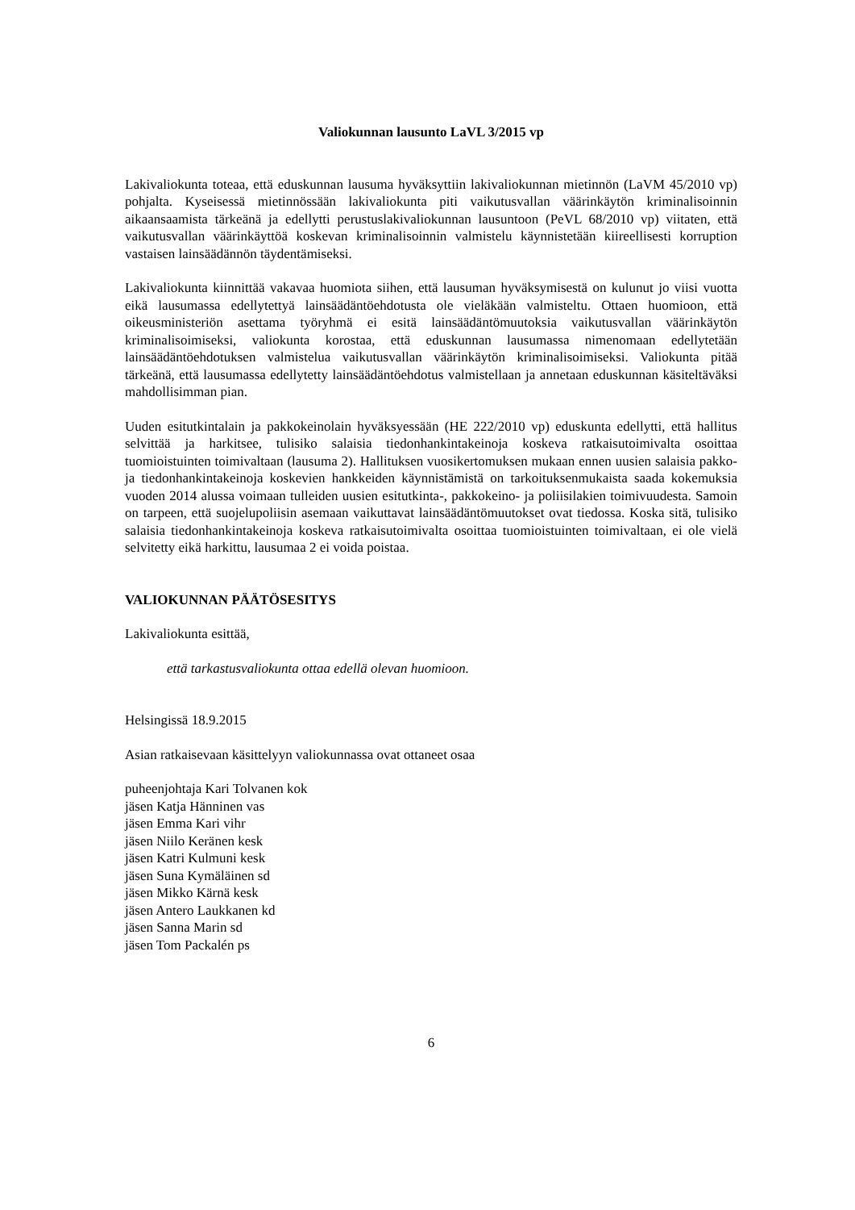Valiokunnan lausunto LaVL 3/2015 vp
Lakivaliokunta toteaa, että eduskunnan lausuma hyväksyttiin lakivaliokunnan mietinnön (LaVM 45/2010 vp) pohjalta. Kyseisessä mietinnössään lakivaliokunta piti vaikutusvallan väärinkäytön kriminalisoinnin aikaansaamista tärkeänä ja edellytti perustuslakivaliokunnan lausuntoon (PeVL 68/2010 vp) viitaten, että vaikutusvallan väärinkäyttöä koskevan kriminalisoinnin valmistelu käynnistetään kiireellisesti korruption vastaisen lainsäädännön täydentämiseksi.
Lakivaliokunta kiinnittää vakavaa huomiota siihen, että lausuman hyväksymisestä on kulunut jo viisi vuotta eikä lausumassa edellytettyä lainsäädäntöehdotusta ole vieläkään valmisteltu. Ottaen huomioon, että oikeusministeriön asettama työryhmä ei esitä lainsäädäntömuutoksia vaikutusvallan väärinkäytön kriminalisoimiseksi, valiokunta korostaa, että eduskunnan lausumassa nimenomaan edellytetään lainsäädäntöehdotuksen valmistelua vaikutusvallan väärinkäytön kriminalisoimiseksi. Valiokunta pitää tärkeänä, että lausumassa edellytetty lainsäädäntöehdotus valmistellaan ja annetaan eduskunnan käsiteltäväksi mahdollisimman pian.
Uuden esitutkintalain ja pakkokeinolain hyväksyessään (HE 222/2010 vp) eduskunta edellytti, että hallitus selvittää ja harkitsee, tulisiko salaisia tiedonhankintakeinoja koskeva ratkaisutoimivalta osoittaa tuomioistuinten toimivaltaan (lausuma 2). Hallituksen vuosikertomuksen mukaan ennen uusien salaisia pakko- ja tiedonhankintakeinoja koskevien hankkeiden käynnistämistä on tarkoituksenmukaista saada kokemuksia vuoden 2014 alussa voimaan tulleiden uusien esitutkinta-, pakkokeino- ja poliisilakien toimivuudesta. Samoin on tarpeen, että suojelupoliisin asemaan vaikuttavat lainsäädäntömuutokset ovat tiedossa. Koska sitä, tulisiko salaisia tiedonhankintakeinoja koskeva ratkaisutoimivalta osoittaa tuomioistuinten toimivaltaan, ei ole vielä selvitetty eikä harkittu, lausumaa 2 ei voida poistaa.
VALIOKUNNAN PÄÄTÖSESITYS
Lakivaliokunta esittää,
että tarkastusvaliokunta ottaa edellä olevan huomioon.
Helsingissä 18.9.2015
Asian ratkaisevaan käsittelyyn valiokunnassa ovat ottaneet osaa
puheenjohtaja Kari Tolvanen kok
jäsen Katja Hänninen vas
jäsen Emma Kari vihr
jäsen Niilo Keränen kesk
jäsen Katri Kulmuni kesk
jäsen Suna Kymäläinen sd
jäsen Mikko Kärnä kesk
jäsen Antero Laukkanen kd
jäsen Sanna Marin sd
jäsen Tom Packalén ps
6